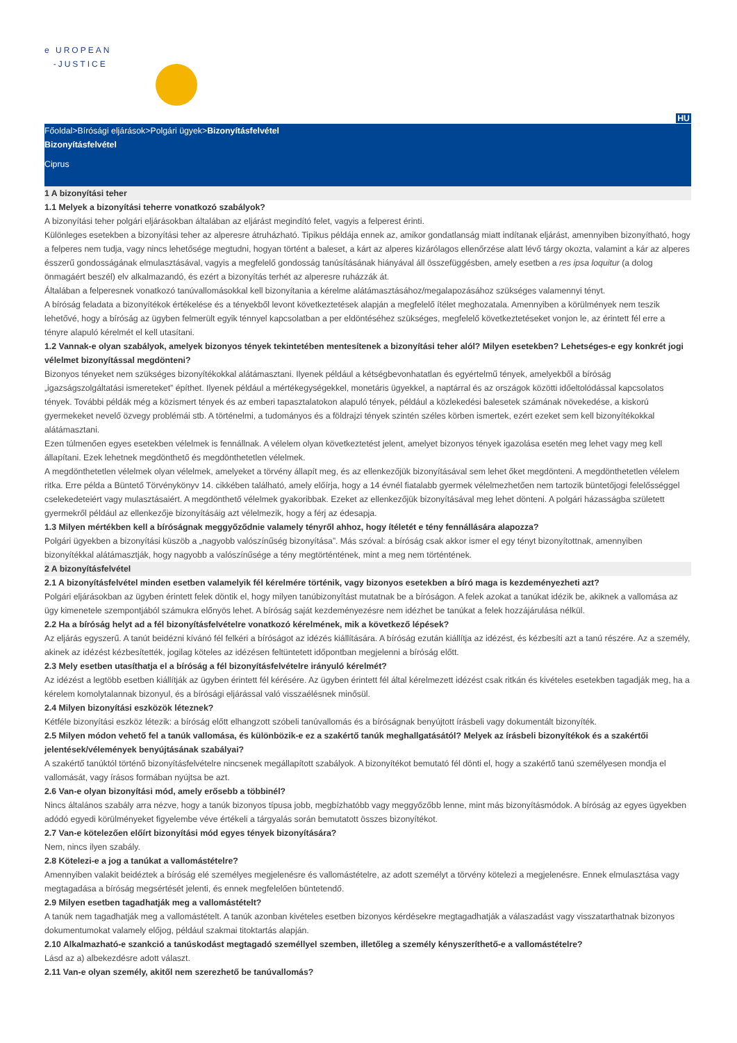e UROPEAN
-JUSTICE
HU
Főoldal>Bírósági eljárások>Polgári ügyek>Bizonyításfelvétel
Bizonyításfelvétel
Ciprus
1 A bizonyítási teher
1.1 Melyek a bizonyítási teherre vonatkozó szabályok?
A bizonyítási teher polgári eljárásokban általában az eljárást megindító felet, vagyis a felperest érinti.
Különleges esetekben a bizonyítási teher az alperesre átruházható. Tipikus példája ennek az, amikor gondatlanság miatt indítanak eljárást, amennyiben bizonyítható, hogy a felperes nem tudja, vagy nincs lehetősége megtudni, hogyan történt a baleset, a kárt az alperes kizárólagos ellenőrzése alatt lévő tárgy okozta, valamint a kár az alperes ésszerű gondosságának elmulasztásával, vagyis a megfelelő gondosság tanúsításának hiányával áll összefüggésben, amely esetben a res ipsa loquitur (a dolog önmagáért beszél) elv alkalmazandó, és ezért a bizonyítás terhét az alperesre ruházzák át.
Általában a felperesnek vonatkozó tanúvallomásokkal kell bizonyítania a kérelme alátámasztásához/megalapozásához szükséges valamennyi tényt.
A bíróság feladata a bizonyítékok értékelése és a tényekből levont következtetések alapján a megfelelő ítélet meghozatala. Amennyiben a körülmények nem teszik lehetővé, hogy a bíróság az ügyben felmerült egyik ténnyel kapcsolatban a per eldöntéséhez szükséges, megfelelő következtetéseket vonjon le, az érintett fél erre a tényre alapuló kérelmét el kell utasítani.
1.2 Vannak-e olyan szabályok, amelyek bizonyos tények tekintetében mentesítenek a bizonyítási teher alól? Milyen esetekben? Lehetséges-e egy konkrét jogi vélelmet bizonyítással megdönteni?
Bizonyos tényeket nem szükséges bizonyítékokkal alátámasztani. Ilyenek például a kétségbevonhatatlan és egyértelmű tények, amelyekből a bíróság „igazságszolgáltatási ismereteket” építhet. Ilyenek például a mértékegységekkel, monetáris ügyekkel, a naptárral és az országok közötti időeltolódással kapcsolatos tények. További példák még a közismert tények és az emberi tapasztalatokon alapuló tények, például a közlekedési balesetek számának növekedése, a kiskorú gyermekeket nevelő özvegy problémái stb. A történelmi, a tudományos és a földrajzi tények szintén széles körben ismertek, ezért ezeket sem kell bizonyítékokkal alátámasztani.
Ezen túlmenően egyes esetekben vélelmek is fennállnak. A vélelem olyan következtetést jelent, amelyet bizonyos tények igazolása esetén meg lehet vagy meg kell állapítani. Ezek lehetnek megdönthető és megdönthetetlen vélelmek.
A megdönthetetlen vélelmek olyan vélelmek, amelyeket a törvény állapít meg, és az ellenkezőjük bizonyításával sem lehet őket megdönteni. A megdönthetetlen vélelem ritka. Erre példa a Büntető Törvénykönyv 14. cikkében található, amely előírja, hogy a 14 évnél fiatalabb gyermek vélelmezhetően nem tartozik büntetőjogi felelősséggel cselekedeteiért vagy mulasztásaiért. A megdönthető vélelmek gyakoribbak. Ezeket az ellenkezőjük bizonyításával meg lehet dönteni. A polgári házasságba született gyermekről például az ellenkezője bizonyításáig azt vélelmezik, hogy a férj az édesapja.
1.3 Milyen mértékben kell a bíróságnak meggyőződnie valamely tényről ahhoz, hogy ítéletét e tény fennállására alapozza?
Polgári ügyekben a bizonyítási küszöb a „nagyobb valószínűség bizonyítása”. Más szóval: a bíróság csak akkor ismer el egy tényt bizonyítottnak, amennyiben bizonyítékkal alátámasztják, hogy nagyobb a valószínűsége a tény megtörténtének, mint a meg nem történtének.
2 A bizonyításfelvétel
2.1 A bizonyításfelvétel minden esetben valamelyik fél kérelmére történik, vagy bizonyos esetekben a bíró maga is kezdeményezheti azt?
Polgári eljárásokban az ügyben érintett felek döntik el, hogy milyen tanúbizonyítást mutatnak be a bíróságon. A felek azokat a tanúkat idézik be, akiknek a vallomása az ügy kimenetele szempontjából számukra előnyös lehet. A bíróság saját kezdeményezésre nem idézhet be tanúkat a felek hozzájárulása nélkül.
2.2 Ha a bíróság helyt ad a fél bizonyításfelvételre vonatkozó kérelmének, mik a következő lépések?
Az eljárás egyszerű. A tanút beidézni kívánó fél felkéri a bíróságot az idézés kiállítására. A bíróság ezután kiállítja az idézést, és kézbesíti azt a tanú részére. Az a személy, akinek az idézést kézbesítették, jogilag köteles az idézésen feltüntetett időpontban megjelenni a bíróság előtt.
2.3 Mely esetben utasíthatja el a bíróság a fél bizonyításfelvételre irányuló kérelmét?
Az idézést a legtöbb esetben kiállítják az ügyben érintett fél kérésére. Az ügyben érintett fél által kérelmezett idézést csak ritkán és kivételes esetekben tagadják meg, ha a kérelem komolytalannak bizonyul, és a bírósági eljárással való visszaélésnek minősül.
2.4 Milyen bizonyítási eszközök léteznek?
Kétféle bizonyítási eszköz létezik: a bíróság előtt elhangzott szóbeli tanúvallomás és a bíróságnak benyújtott írásbeli vagy dokumentált bizonyíték.
2.5 Milyen módon vehető fel a tanúk vallomása, és különbözik-e ez a szakértő tanúk meghallgatásától? Melyek az írásbeli bizonyítékok és a szakértői jelentések/vélemények benyújtásának szabályai?
A szakértő tanúktól történő bizonyításfelvételre nincsenek megállapított szabályok. A bizonyítékot bemutató fél dönti el, hogy a szakértő tanú személyesen mondja el vallomását, vagy írásos formában nyújtsa be azt.
2.6 Van-e olyan bizonyítási mód, amely erősebb a többinél?
Nincs általános szabály arra nézve, hogy a tanúk bizonyos típusa jobb, megbízhatóbb vagy meggyőzőbb lenne, mint más bizonyításmódok. A bíróság az egyes ügyekben adódó egyedi körülményeket figyelembe véve értékeli a tárgyalás során bemutatott összes bizonyítékot.
2.7 Van-e kötelezően előírt bizonyítási mód egyes tények bizonyítására?
Nem, nincs ilyen szabály.
2.8 Kötelezi-e a jog a tanúkat a vallomástételre?
Amennyiben valakit beidéztek a bíróság elé személyes megjelenésre és vallomástételre, az adott személyt a törvény kötelezi a megjelenésre. Ennek elmulasztása vagy megtagadása a bíróság megsértését jelenti, és ennek megfelelően büntetendő.
2.9 Milyen esetben tagadhatják meg a vallomástételt?
A tanúk nem tagadhatják meg a vallomástételt. A tanúk azonban kivételes esetben bizonyos kérdésekre megtagadhatják a válaszadást vagy visszatarthatnak bizonyos dokumentumokat valamely előjog, például szakmai titoktartás alapján.
2.10 Alkalmazható-e szankció a tanúskodást megtagadó személlyel szemben, illetőleg a személy kényszeríthető-e a vallomástételre?
Lásd az a) albekezdésre adott választ.
2.11 Van-e olyan személy, akitől nem szerezhető be tanúvallomás?